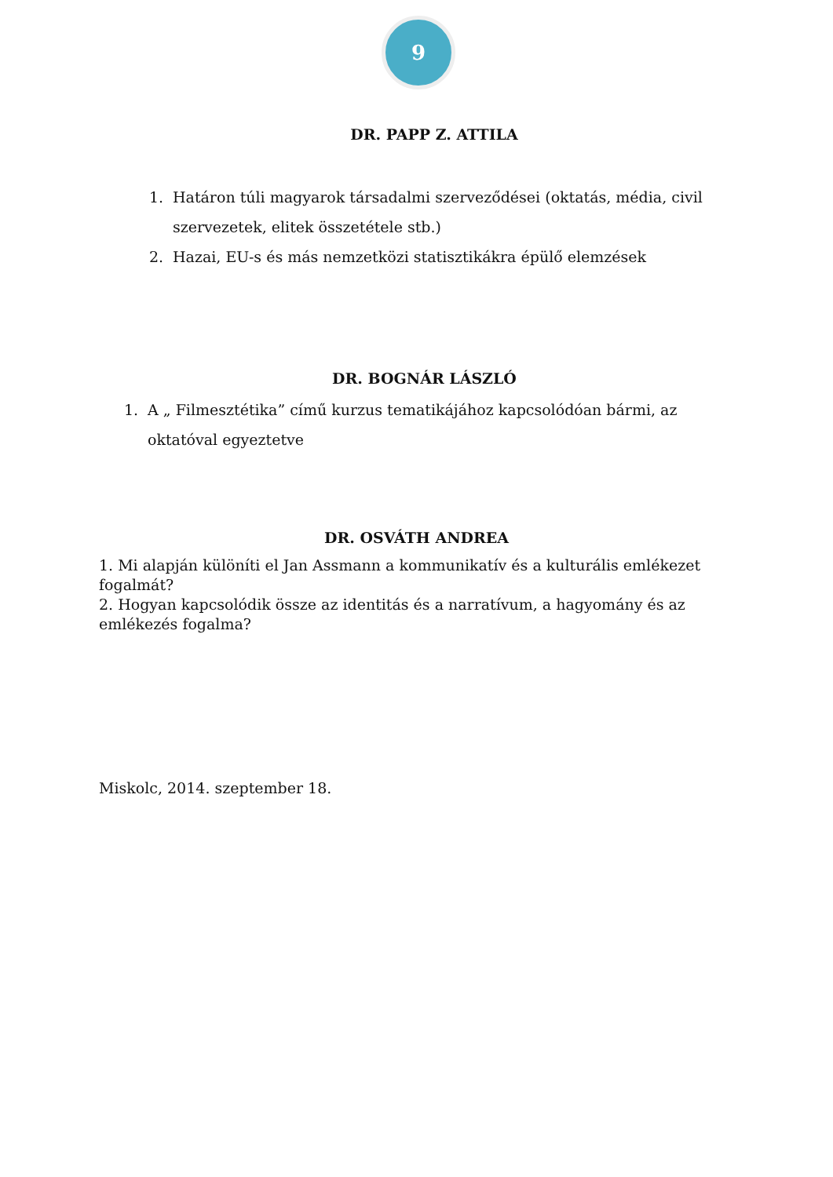9
DR. PAPP Z. ATTILA
1. Határon túli magyarok társadalmi szerveződései (oktatás, média, civil szervezetek, elitek összetétele stb.)
2. Hazai, EU-s és más nemzetközi statisztikákra épülő elemzések
DR. BOGNÁR LÁSZLÓ
1. A „ Filmesztétika” című kurzus tematikájához kapcsolódóan bármi, az oktatóval egyeztetve
DR. OSVÁTH ANDREA
1. Mi alapján különíti el Jan Assmann a kommunikatív és a kulturális emlékezet fogalmát?
2. Hogyan kapcsolódik össze az identitás és a narratívum, a hagyomány és az emlékezés fogalma?
Miskolc, 2014. szeptember 18.